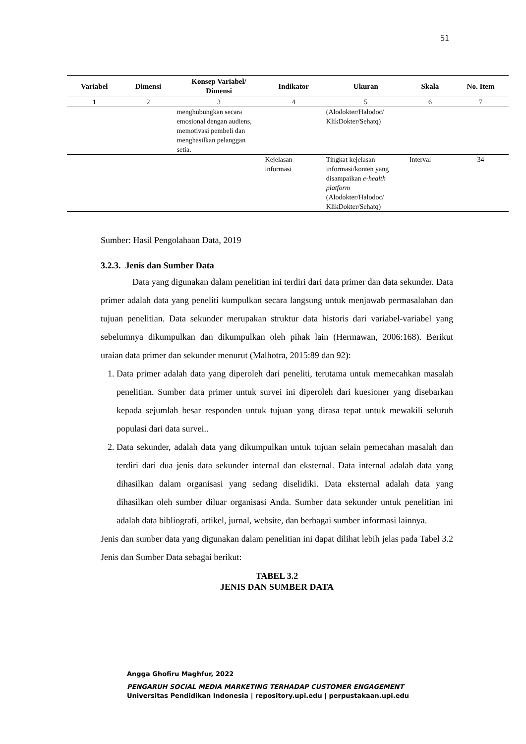51
| Variabel | Dimensi | Konsep Variabel/ Dimensi | Indikator | Ukuran | Skala | No. Item |
| --- | --- | --- | --- | --- | --- | --- |
| 1 | 2 | 3 | 4 | 5 | 6 | 7 |
| | | menghubungkan secara emosional dengan audiens, memotivasi pembeli dan menghasilkan pelanggan setia. | | (Alodokter/Halodoc/ KlikDokter/Sehatq) | | |
| | | | Kejelasan informasi | Tingkat kejelasan informasi/konten yang disampaikan e-health platform (Alodokter/Halodoc/ KlikDokter/Sehatq) | Interval | 34 |
Sumber: Hasil Pengolahaan Data, 2019
3.2.3. Jenis dan Sumber Data
Data yang digunakan dalam penelitian ini terdiri dari data primer dan data sekunder. Data primer adalah data yang peneliti kumpulkan secara langsung untuk menjawab permasalahan dan tujuan penelitian. Data sekunder merupakan struktur data historis dari variabel-variabel yang sebelumnya dikumpulkan dan dikumpulkan oleh pihak lain (Hermawan, 2006:168). Berikut uraian data primer dan sekunder menurut (Malhotra, 2015:89 dan 92):
1. Data primer adalah data yang diperoleh dari peneliti, terutama untuk memecahkan masalah penelitian. Sumber data primer untuk survei ini diperoleh dari kuesioner yang disebarkan kepada sejumlah besar responden untuk tujuan yang dirasa tepat untuk mewakili seluruh populasi dari data survei..
2. Data sekunder, adalah data yang dikumpulkan untuk tujuan selain pemecahan masalah dan terdiri dari dua jenis data sekunder internal dan eksternal. Data internal adalah data yang dihasilkan dalam organisasi yang sedang diselidiki. Data eksternal adalah data yang dihasilkan oleh sumber diluar organisasi Anda. Sumber data sekunder untuk penelitian ini adalah data bibliografi, artikel, jurnal, website, dan berbagai sumber informasi lainnya.
Jenis dan sumber data yang digunakan dalam penelitian ini dapat dilihat lebih jelas pada Tabel 3.2 Jenis dan Sumber Data sebagai berikut:
TABEL 3.2
JENIS DAN SUMBER DATA
Angga Ghofiru Maghfur, 2022
PENGARUH SOCIAL MEDIA MARKETING TERHADAP CUSTOMER ENGAGEMENT
Universitas Pendidikan Indonesia | repository.upi.edu | perpustakaan.upi.edu